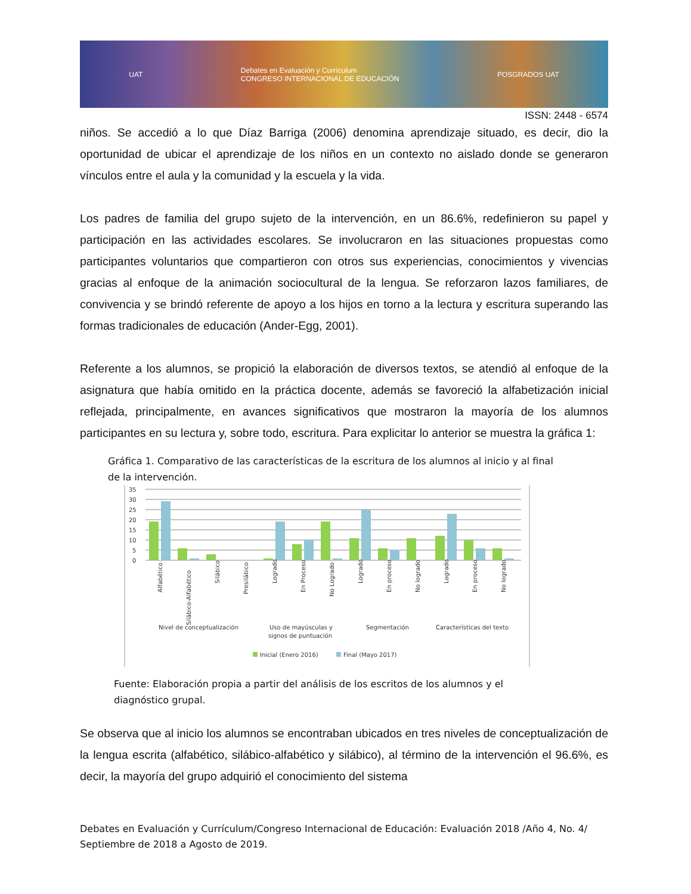UAT Debates en Evaluación y Currículum
CONGRESO INTERNACIONAL DE EDUCACIÓN POSGRADOS UAT
ISSN: 2448 - 6574
niños. Se accedió a lo que Díaz Barriga (2006) denomina aprendizaje situado, es decir, dio la oportunidad de ubicar el aprendizaje de los niños en un contexto no aislado donde se generaron vínculos entre el aula y la comunidad y la escuela y la vida.
Los padres de familia del grupo sujeto de la intervención, en un 86.6%, redefinieron su papel y participación en las actividades escolares. Se involucraron en las situaciones propuestas como participantes voluntarios que compartieron con otros sus experiencias, conocimientos y vivencias gracias al enfoque de la animación sociocultural de la lengua. Se reforzaron lazos familiares, de convivencia y se brindó referente de apoyo a los hijos en torno a la lectura y escritura superando las formas tradicionales de educación (Ander-Egg, 2001).
Referente a los alumnos, se propició la elaboración de diversos textos, se atendió al enfoque de la asignatura que había omitido en la práctica docente, además se favoreció la alfabetización inicial reflejada, principalmente, en avances significativos que mostraron la mayoría de los alumnos participantes en su lectura y, sobre todo, escritura. Para explicitar lo anterior se muestra la gráfica 1:
Gráfica 1. Comparativo de las características de la escritura de los alumnos al inicio y al final de la intervención.
35
30
25
20
15
10
5
0
Alfabético
Silábico-Alfabético
Silábico
Presilábico
Logrado
En Proceso
No Logrado
Logrado
En proceso
No logrado
Logrado
En proceso
No logrado
Nivel de conceptualización
Uso de mayúsculas y
signos de puntuación
Segmentación
Características del texto
Inicial (Enero 2016)
Final (Mayo 2017)
Fuente: Elaboración propia a partir del análisis de los escritos de los alumnos y el diagnóstico grupal.
Se observa que al inicio los alumnos se encontraban ubicados en tres niveles de conceptualización de la lengua escrita (alfabético, silábico-alfabético y silábico), al término de la intervención el 96.6%, es decir, la mayoría del grupo adquirió el conocimiento del sistema
Debates en Evaluación y Currículum/Congreso Internacional de Educación: Evaluación 2018 /Año 4, No. 4/ Septiembre de 2018 a Agosto de 2019.